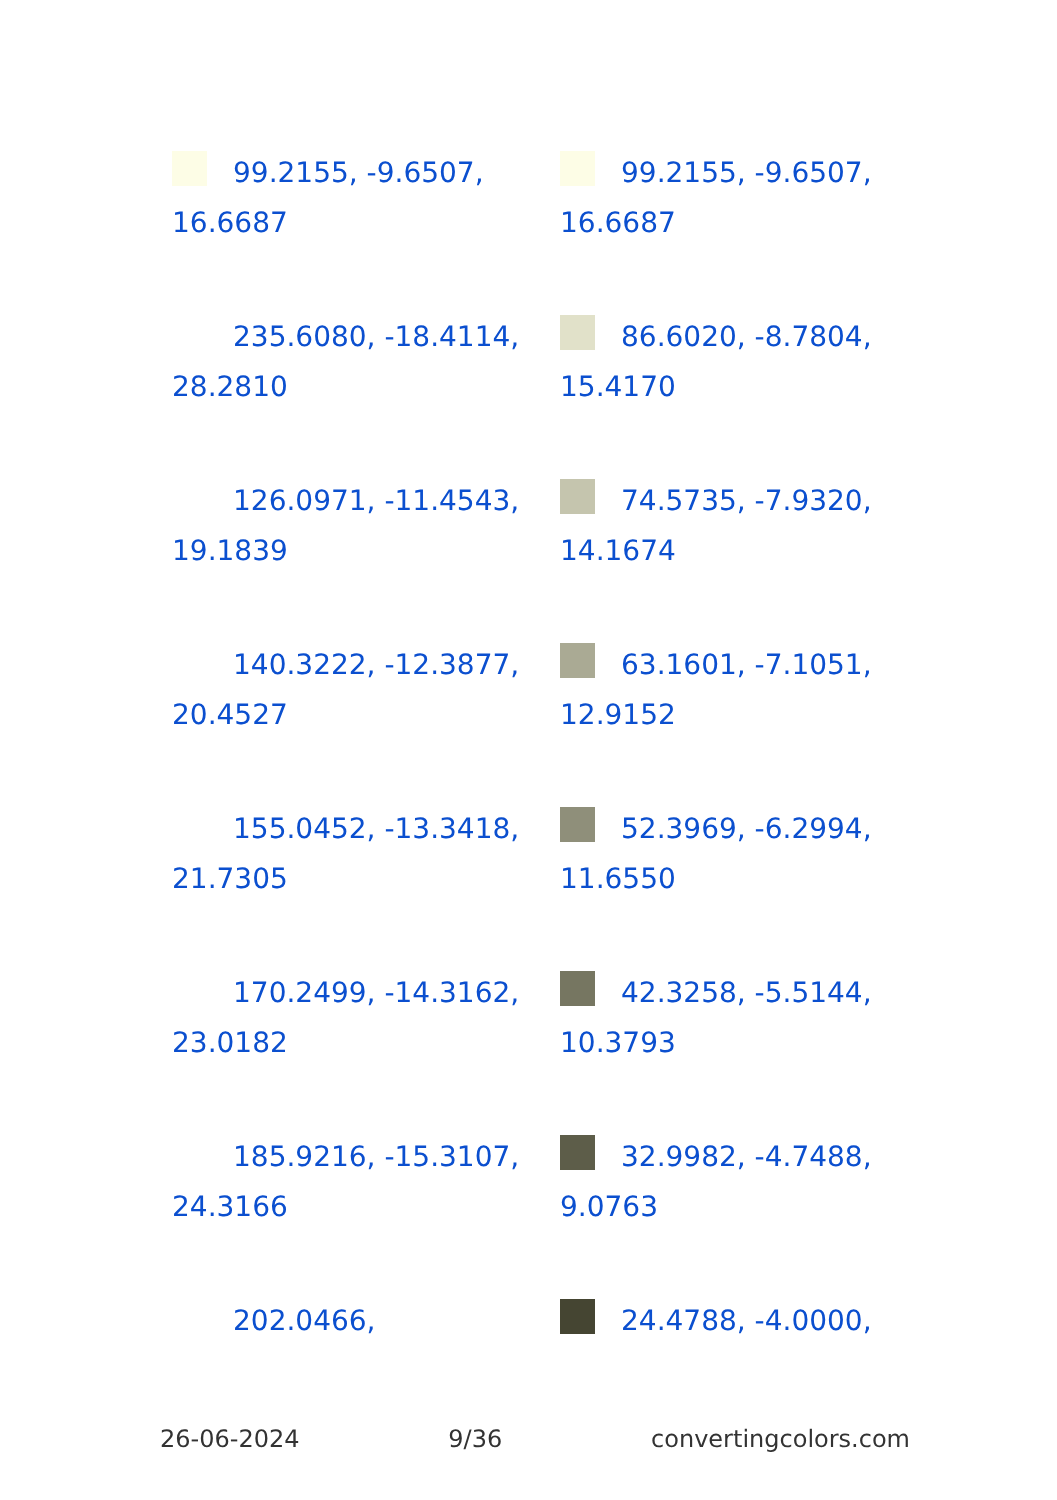99.2155, -9.6507, 16.6687
99.2155, -9.6507, 16.6687
235.6080, -18.4114, 28.2810
86.6020, -8.7804, 15.4170
126.0971, -11.4543, 19.1839
74.5735, -7.9320, 14.1674
140.3222, -12.3877, 20.4527
63.1601, -7.1051, 12.9152
155.0452, -13.3418, 21.7305
52.3969, -6.2994, 11.6550
170.2499, -14.3162, 23.0182
42.3258, -5.5144, 10.3793
185.9216, -15.3107, 24.3166
32.9982, -4.7488, 9.0763
202.0466,
24.4788, -4.0000,
26-06-2024 9/36 convertingcolors.com